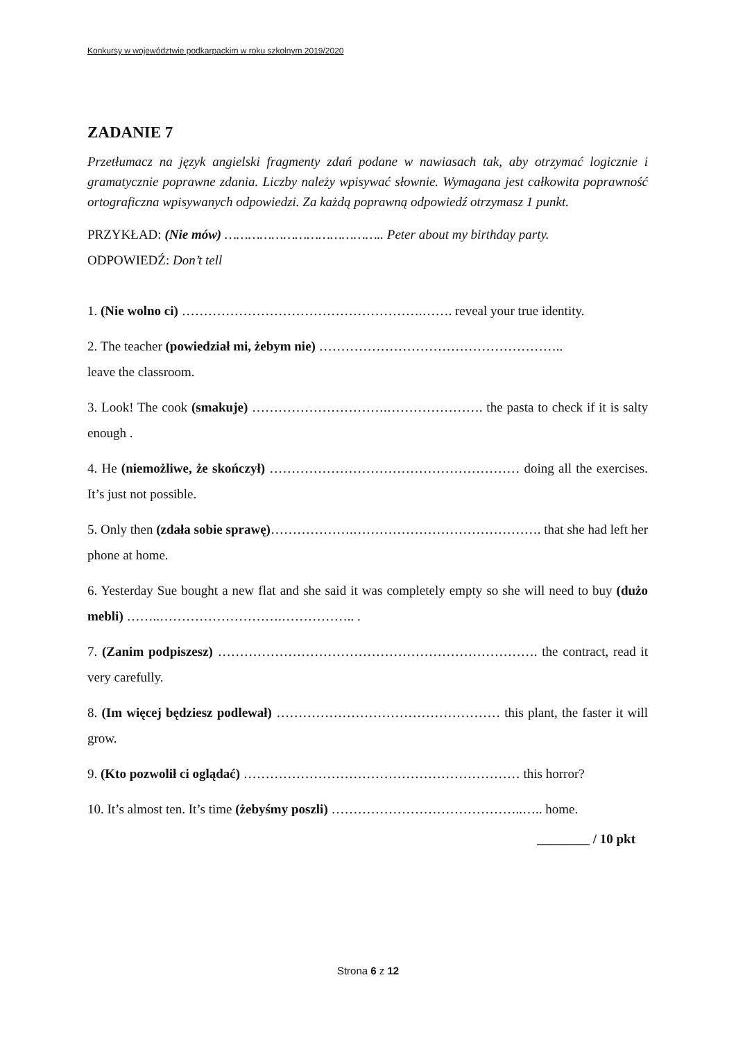Konkursy w województwie podkarpackim w roku szkolnym 2019/2020
ZADANIE 7
Przetłumacz na język angielski fragmenty zdań podane w nawiasach tak, aby otrzymać logicznie i gramatycznie poprawne zdania. Liczby należy wpisywać słownie. Wymagana jest całkowita poprawność ortograficzna wpisywanych odpowiedzi. Za każdą poprawną odpowiedź otrzymasz 1 punkt.
PRZYKŁAD: (Nie mów) ………………………………….. Peter about my birthday party.
ODPOWIEDŹ: Don’t tell
1. (Nie wolno ci) ……………………………………………….……. reveal your true identity.
2. The teacher (powiedział mi, żebym nie) ………………………………………………..
leave the classroom.
3. Look! The cook (smakuje) ………………………….…………………. the pasta to check if it is salty enough .
4. He (niemożliwe, że skończył) ………………………………………………… doing all the exercises. It’s just not possible.
5. Only then (zdała sobie sprawę)……………….……………………………………. that she had left her phone at home.
6. Yesterday Sue bought a new flat and she said it was completely empty so she will need to buy (dużo mebli) ……..……………………….…………….. .
7. (Zanim podpiszesz) ………………………………………………………………. the contract, read it very carefully.
8. (Im więcej będziesz podlewał) …………………………………………… this plant, the faster it will grow.
9. (Kto pozwolił ci oglądać) ……………………………………………………… this horror?
10. It’s almost ten. It’s time (żebyśmy poszli) ……………………………………..….. home.
________ / 10 pkt
Strona 6 z 12